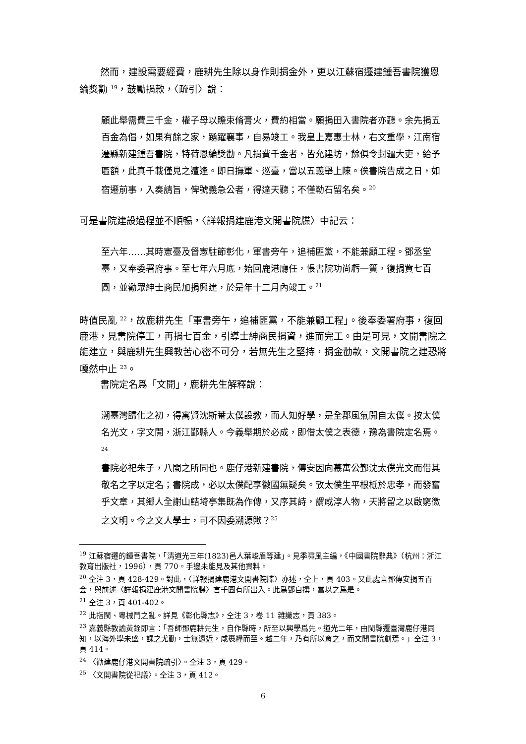然而，建設需要經費，鹿耕先生除以身作則捐金外，更以江蘇宿遷建鍾吾書院獲恩綸獎勸 <sup>19</sup>，鼓勵捐款，〈疏引〉說：
顧此舉需費三千金，權子母以贍束脩膏火，費約相當。願捐田入書院者亦聽。余先捐五百金為倡，如果有餘之家，踴躍襄事，自易竣工。我皇上嘉惠士林，右文重學，江南宿遷縣新建鍾吾書院，特荷恩綸獎勸。凡捐費千金者，皆允建坊，餘俱令封疆大吏，給予匾額，此真千載僅見之遭逢。即日撫軍、巡臺，當以五義舉上陳。俟書院告成之日，如宿遷前事，入奏請旨，俾號義急公者，得達天聽；不僅勒石留名矣。<sup>20</sup>
可是書院建設過程並不順暢，〈詳報捐建鹿港文開書院牒〉中記云：
至六年……其時憲臺及督憲駐節彰化，軍書旁午，追補匪黨，不能兼顧工程。鄧丞堂臺，又奉委署府事。至七年六月底，始回鹿港廳任，悵書院功尚虧一簣，復捐貲七百圓，並勸眾紳士商民加捐興建，於是年十二月內竣工。<sup>21</sup>
時值民亂 <sup>22</sup>，故鹿耕先生「軍書旁午，追補匪黨，不能兼顧工程」。後奉委署府事，復回鹿港，見書院停工，再捐七百金，引導士紳商民捐資，進而完工。由是可見，文開書院之能建立，與鹿耕先生興教苦心密不可分，若無先生之堅持，捐金勸款，文開書院之建恐將嘎然中止 <sup>23</sup>。
書院定名爲「文開」，鹿耕先生解釋說：
溯臺灣歸化之初，得寓賢沈斯菴太僕設教，而人知好學，是全郡風氣開自太僕。按太僕名光文，字文開，浙江鄞縣人。今義舉期於必成，即借太僕之表德，豫為書院定名焉。<sup>24</sup>
書院必祀朱子，八閩之所同也。鹿仔港新建書院，傳安因向慕寓公鄞沈太僕光文而借其敬名之字以定名；書院成，必以太僕配享徽國無疑矣。攷太僕生平根柢於忠孝，而發奮乎文章，其鄉人全謝山鮚埼亭集既為作傳，又序其詩，謂咸淳人物，天將留之以啟窮徼之文明。今之文人學士，可不因委溯源歟？<sup>25</sup>
<sup>19</sup> 江蘇宿遷的鍾吾書院，「清道光三年(1823)邑人葉峻眉等建」。見季嘯風主編，《中國書院辭典》（杭州：浙江教育出版社，1996），頁 770。手邊未能見及其他資料。
<sup>20</sup> 仝注 3，頁 428-429。對此，〈詳報捐建鹿港文開書院牒〉亦述，仝上，頁 403。又此處言鄧傳安捐五百金，與前述〈詳報捐建鹿港文開書院牒〉言千圓有所出入。此爲鄧自撰，當以之爲是。
<sup>21</sup> 仝注 3，頁 401-402。
<sup>22</sup> 此指閩、粵械鬥之亂。詳見《彰化縣志》，仝注 3，卷 11 雜識志，頁 383。
<sup>23</sup> 嘉義縣教諭黃銓即言：「吾師鄧鹿耕先生，自作縣時，所至以興學爲先。道光二年，由閩縣遷臺灣鹿仔港同知，以海外學未盛，課之尤勤，士無遠近，咸裹糧而至。越二年，乃有所以育之，而文開書院創焉。」仝注 3，頁 414。
<sup>24</sup> 〈勸建鹿仔港文開書院疏引〉。仝注 3，頁 429。
<sup>25</sup> 〈文開書院從祀議〉。仝注 3，頁 412。
6